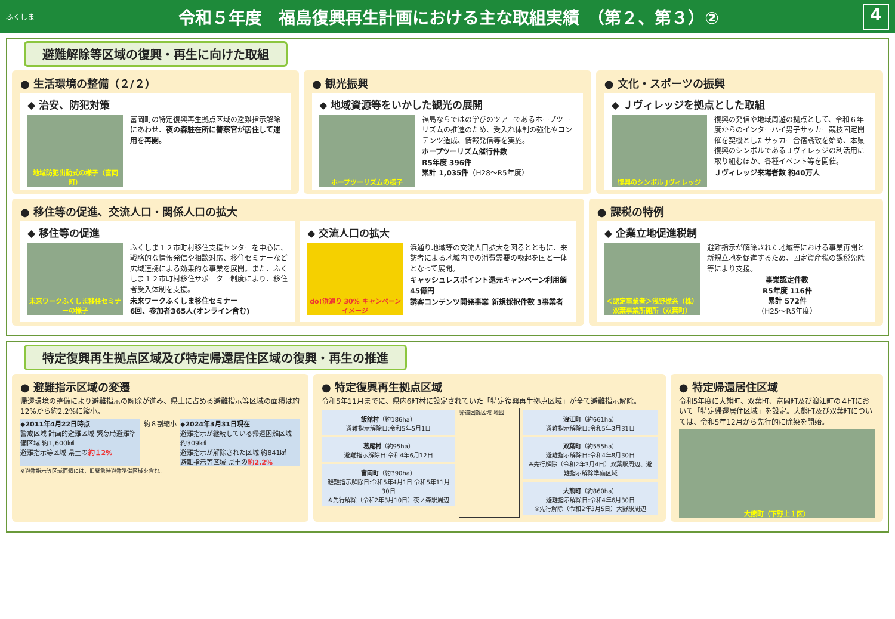ふくしま
令和５年度　福島復興再生計画における主な取組実績　（第２、第３）②
4
避難解除等区域の復興・再生に向けた取組
● 生活環境の整備（２/２）
◆ 治安、防犯対策
地域防犯出動式の様子（富岡町）
富岡町の特定復興再生拠点区域の避難指示解除にあわせ、夜の森駐在所に警察官が居住して運用を再開。
● 観光振興
◆ 地域資源等をいかした観光の展開
ホープツーリズムの様子
福島ならではの学びのツアーであるホープツーリズムの推進のため、受入れ体制の強化やコンテンツ造成、情報発信等を実施。
ホープツーリズム催行件数
R5年度 396件
累計 1,035件（H28～R5年度）
● 文化・スポーツの振興
◆ Ｊヴィレッジを拠点とした取組
復興のシンボル Jヴィレッジ
復興の発信や地域周遊の拠点として、令和６年度からのインターハイ男子サッカー競技固定開催を契機としたサッカー合宿誘致を始め、本県復興のシンボルであるＪヴィレッジの利活用に取り組むほか、各種イベント等を開催。
Ｊヴィレッジ来場者数 約40万人
● 移住等の促進、交流人口・関係人口の拡大
◆ 移住等の促進
未来ワークふくしま移住セミナーの様子
ふくしま１２市町村移住支援センターを中心に、戦略的な情報発信や相談対応、移住セミナーなど広域連携による効果的な事業を展開。また、ふくしま１２市町村移住サポーター制度により、移住者受入体制を支援。
未来ワークふくしま移住セミナー
6回、参加者365人(オンライン含む)
◆ 交流人口の拡大
do!浜通り 30% キャンペーンイメージ
浜通り地域等の交流人口拡大を図るとともに、来訪者による地域内での消費需要の喚起を国と一体となって展開。
キャッシュレスポイント還元キャンペーン利用額 45億円
誘客コンテンツ開発事業 新規採択件数 3事業者
● 課税の特例
◆ 企業立地促進税制
＜認定事業者＞浅野撚糸（株）双葉事業所開所（双葉町）
避難指示が解除された地域等における事業再開と新規立地を促進するため、固定資産税の課税免除等により支援。
事業認定件数
R5年度 116件
累計 572件
（H25～R5年度）
特定復興再生拠点区域及び特定帰還居住区域の復興・再生の推進
● 避難指示区域の変遷
帰還環境の整備により避難指示の解除が進み、県土に占める避難指示等区域の面積は約12%から約2.2%に縮小。
◆2011年4月22日時点
警戒区域 計画的避難区域 緊急時避難準備区域 約1,600㎢
避難指示等区域 県土の約１2%
約８割縮小 ◆2024年3月31日現在
避難指示が継続している帰還困難区域 約309㎢
避難指示が解除された区域 約841㎢
避難指示等区域 県土の約2.2%
※避難指示等区域面積には、旧緊急時避難準備区域を含む。
● 特定復興再生拠点区域
令和5年11月までに、県内6町村に設定されていた「特定復興再生拠点区域」が全て避難指示解除。
飯舘村（約186ha）
避難指示解除日:令和5年5月1日
葛尾村（約95ha）
避難指示解除日:令和4年6月12日
富岡町（約390ha）
避難指示解除日:令和5年4月1日 令和5年11月30日
※先行解除（令和2年3月10日）夜ノ森駅周辺
帰還困難区域 地図
浪江町（約661ha）
避難指示解除日:令和5年3月31日
双葉町（約555ha）
避難指示解除日:令和4年8月30日
※先行解除（令和2年3月4日）双葉駅周辺、避難指示解除準備区域
大熊町（約860ha）
避難指示解除日:令和4年6月30日
※先行解除（令和2年3月5日）大野駅周辺
● 特定帰還居住区域
令和5年度に大熊町、双葉町、富岡町及び浪江町の４町において「特定帰還居住区域」を設定。大熊町及び双葉町については、令和5年12月から先行的に除染を開始。
大熊町（下野上１区）